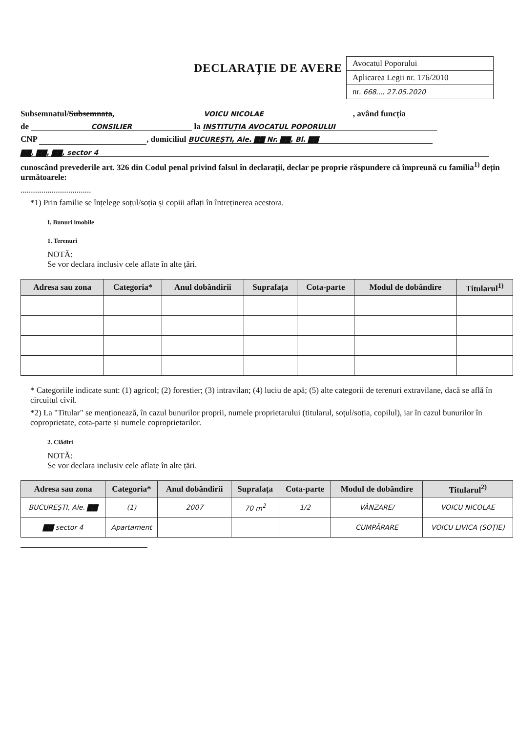DECLARAȚIE DE AVERE
Avocatul Poporului
Aplicarea Legii nr. 176/2010
nr. 668.... 27.05.2020
Subsemnatul/Subsemnata, VOICU NICOLAE , având funcția
de CONSILIER la INSTITUȚIA AVOCATUL POPORULUI
CNP , domiciliul BUCUREȘTI, Ale. ▇▇ Nr. ▇▇, Bl. ▇▇
▇▇, ▇▇, ▇▇, sector 4
cunoscând prevederile art. 326 din Codul penal privind falsul în declarații, declar pe proprie răspundere că împreună cu familia<sup>1)</sup> dețin următoarele:
..................................
*1) Prin familie se înțelege soțul/soția și copiii aflați în întreținerea acestora.
I. Bunuri imobile
1. Terenuri
NOTĂ:
Se vor declara inclusiv cele aflate în alte țări.
| Adresa sau zona | Categoria* | Anul dobândirii | Suprafața | Cota-parte | Modul de dobândire | Titularul<sup>1)</sup> |
| --- | --- | --- | --- | --- | --- | --- |
* Categoriile indicate sunt: (1) agricol; (2) forestier; (3) intravilan; (4) luciu de apă; (5) alte categorii de terenuri extravilane, dacă se află în circuitul civil.
*2) La "Titular" se menționează, în cazul bunurilor proprii, numele proprietarului (titularul, soțul/soția, copilul), iar în cazul bunurilor în coproprietate, cota-parte și numele coproprietarilor.
2. Clădiri
NOTĂ:
Se vor declara inclusiv cele aflate în alte țări.
| Adresa sau zona | Categoria* | Anul dobândirii | Suprafața | Cota-parte | Modul de dobândire | Titularul<sup>2)</sup> |
| --- | --- | --- | --- | --- | --- | --- |
| BUCUREȘTI, Ale. ▇▇ | (1) | 2007 | 70 m<sup>2</sup> | 1/2 | VÂNZARE/ | VOICU NICOLAE |
| ▇▇ sector 4 | Apartament | | | | CUMPĂRARE | VOICU LIVICA (SOȚIE) |